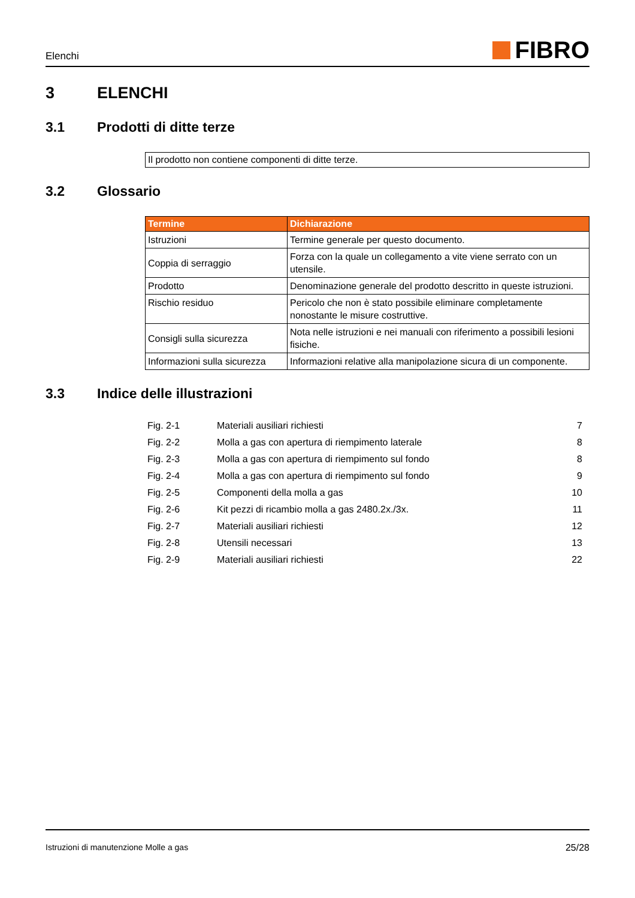Elenchi
FIBRO
3 ELENCHI
3.1 Prodotti di ditte terze
Il prodotto non contiene componenti di ditte terze.
3.2 Glossario
| Termine | Dichiarazione |
| --- | --- |
| Istruzioni | Termine generale per questo documento. |
| Coppia di serraggio | Forza con la quale un collegamento a vite viene serrato con un utensile. |
| Prodotto | Denominazione generale del prodotto descritto in queste istruzioni. |
| Rischio residuo | Pericolo che non è stato possibile eliminare completamente nonostante le misure costruttive. |
| Consigli sulla sicurezza | Nota nelle istruzioni e nei manuali con riferimento a possibili lesioni fisiche. |
| Informazioni sulla sicurezza | Informazioni relative alla manipolazione sicura di un componente. |
3.3 Indice delle illustrazioni
| Fig. 2-1 | Materiali ausiliari richiesti | 7 |
| Fig. 2-2 | Molla a gas con apertura di riempimento laterale | 8 |
| Fig. 2-3 | Molla a gas con apertura di riempimento sul fondo | 8 |
| Fig. 2-4 | Molla a gas con apertura di riempimento sul fondo | 9 |
| Fig. 2-5 | Componenti della molla a gas | 10 |
| Fig. 2-6 | Kit pezzi di ricambio molla a gas 2480.2x./3x. | 11 |
| Fig. 2-7 | Materiali ausiliari richiesti | 12 |
| Fig. 2-8 | Utensili necessari | 13 |
| Fig. 2-9 | Materiali ausiliari richiesti | 22 |
Istruzioni di manutenzione Molle a gas 25/28